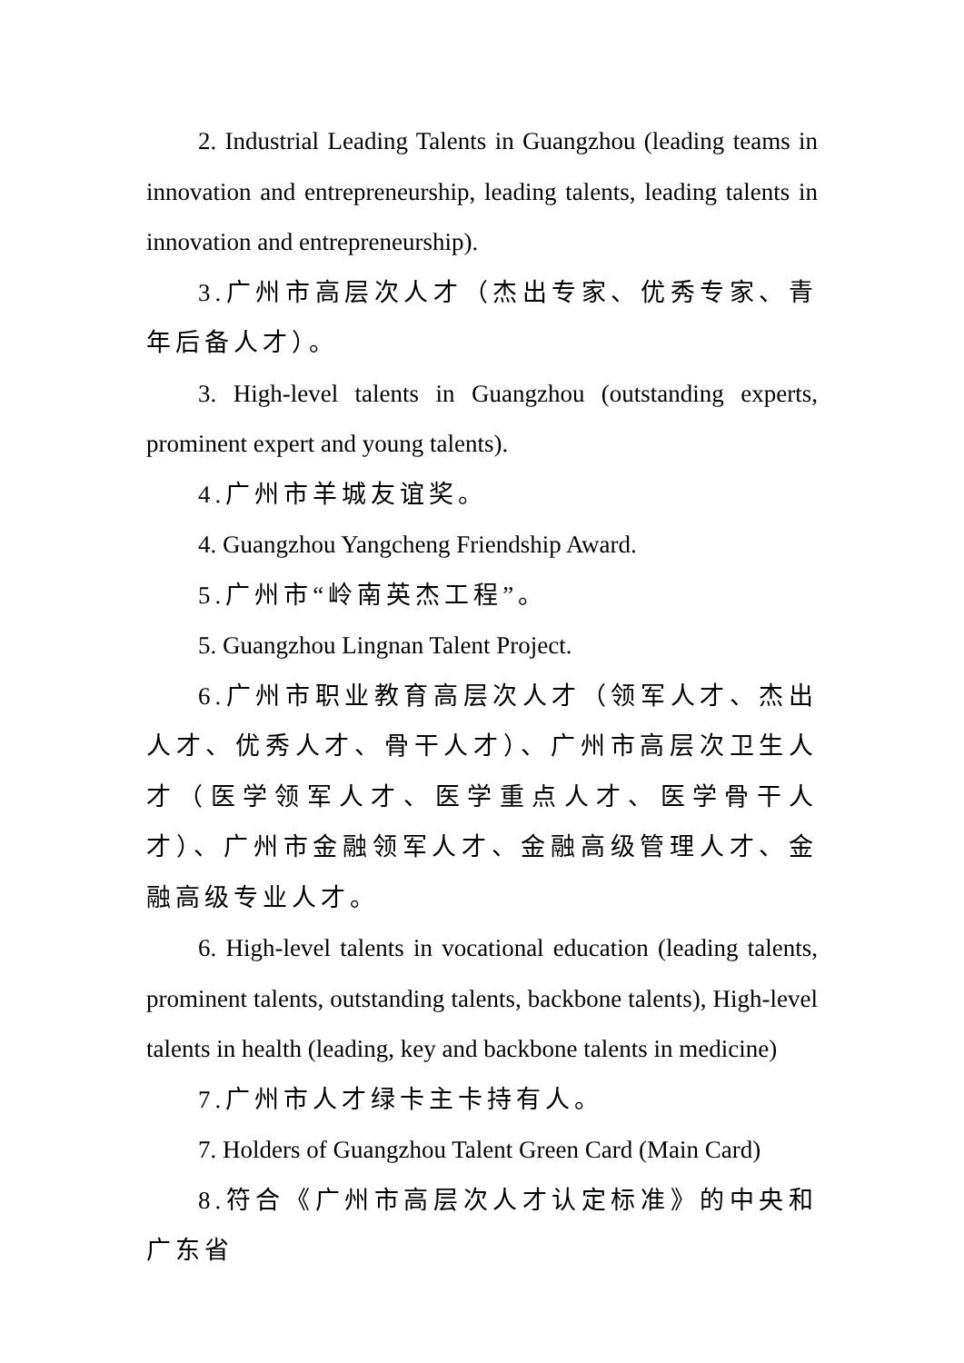2. Industrial Leading Talents in Guangzhou (leading teams in innovation and entrepreneurship, leading talents, leading talents in innovation and entrepreneurship).
3.广州市高层次人才（杰出专家、优秀专家、青年后备人才）。
3. High-level talents in Guangzhou (outstanding experts, prominent expert and young talents).
4.广州市羊城友谊奖。
4. Guangzhou Yangcheng Friendship Award.
5.广州市“岭南英杰工程”。
5. Guangzhou Lingnan Talent Project.
6.广州市职业教育高层次人才（领军人才、杰出人才、优秀人才、骨干人才）、广州市高层次卫生人才（医学领军人才、医学重点人才、医学骨干人才）、广州市金融领军人才、金融高级管理人才、金融高级专业人才。
6. High-level talents in vocational education (leading talents, prominent talents, outstanding talents, backbone talents), High-level talents in health (leading, key and backbone talents in medicine)
7.广州市人才绿卡主卡持有人。
7. Holders of Guangzhou Talent Green Card (Main Card)
8.符合《广州市高层次人才认定标准》的中央和广东省